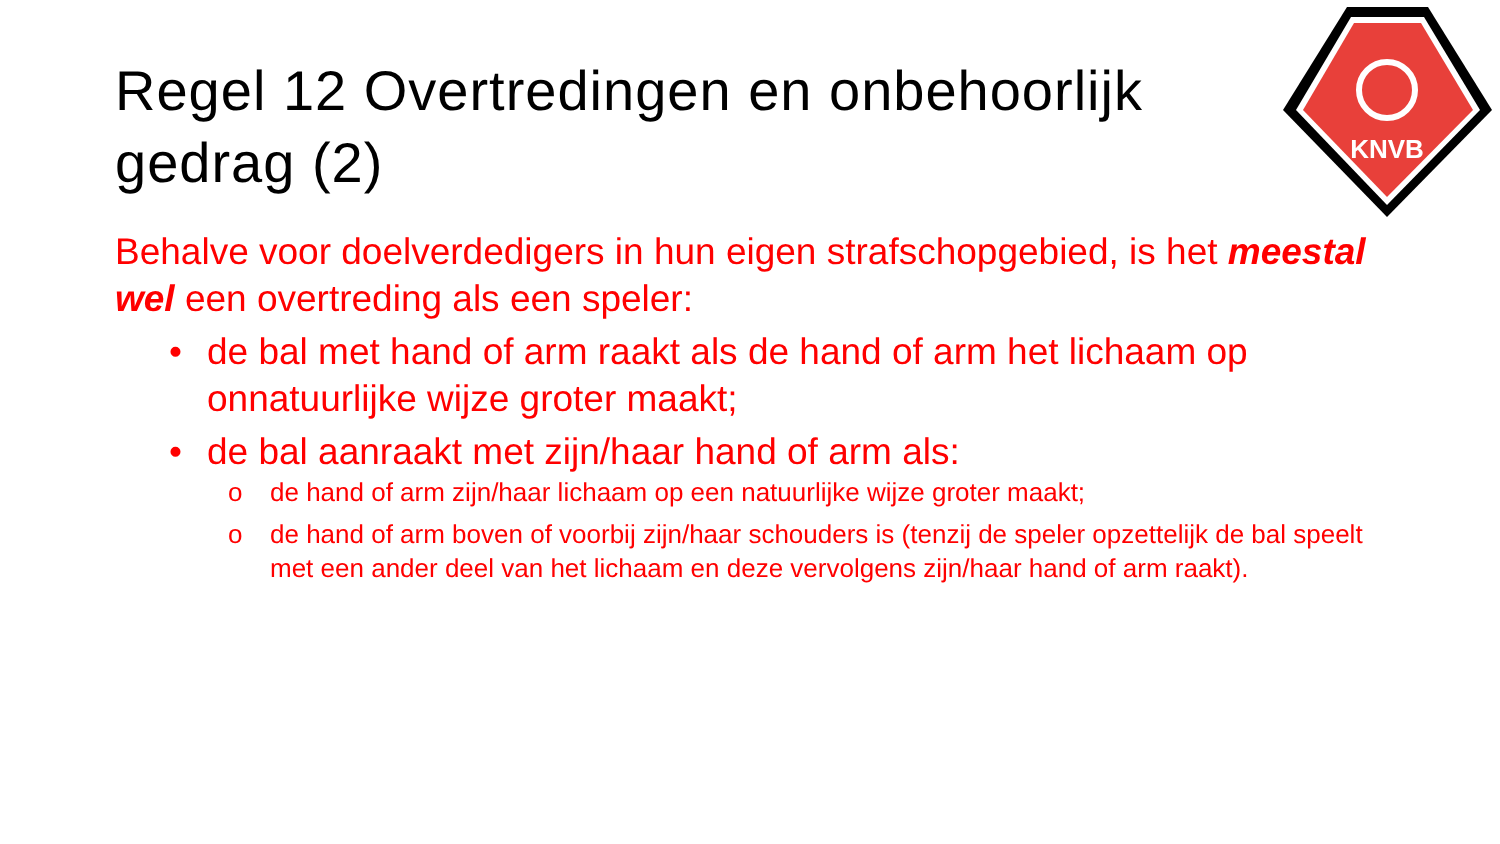Regel 12 Overtredingen en onbehoorlijk gedrag (2)
KNVB
Behalve voor doelverdedigers in hun eigen strafschopgebied, is het meestal wel een overtreding als een speler:
• de bal met hand of arm raakt als de hand of arm het lichaam op onnatuurlijke wijze groter maakt;
• de bal aanraakt met zijn/haar hand of arm als:
o de hand of arm zijn/haar lichaam op een natuurlijke wijze groter maakt;
o de hand of arm boven of voorbij zijn/haar schouders is (tenzij de speler opzettelijk de bal speelt met een ander deel van het lichaam en deze vervolgens zijn/haar hand of arm raakt).